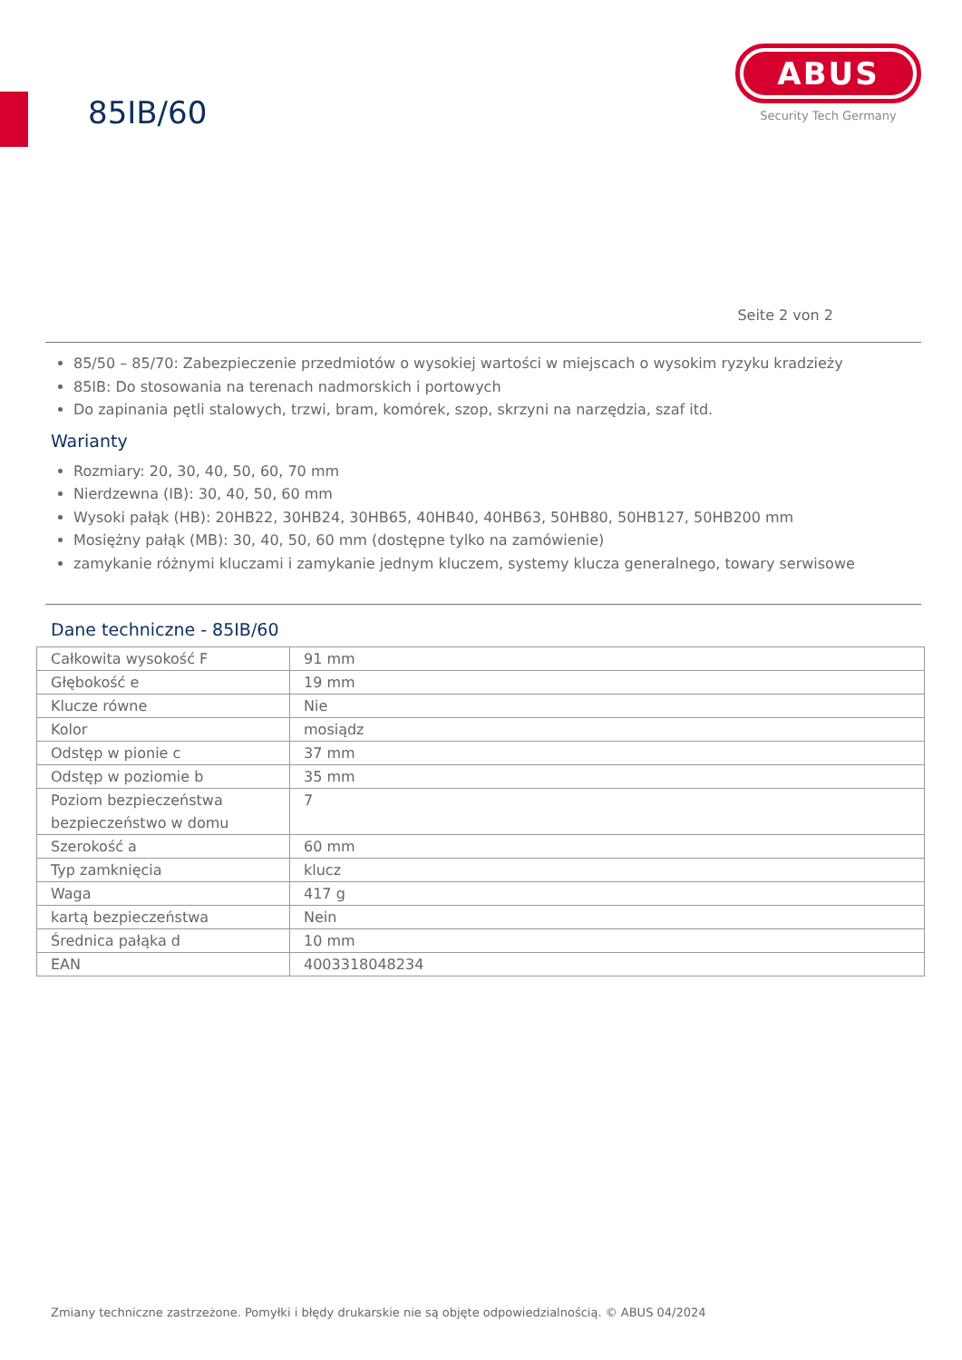85IB/60
ABUS
Security Tech Germany
Seite 2 von 2
85/50 – 85/70: Zabezpieczenie przedmiotów o wysokiej wartości w miejscach o wysokim ryzyku kradzieży
85IB: Do stosowania na terenach nadmorskich i portowych
Do zapinania pętli stalowych, trzwi, bram, komórek, szop, skrzyni na narzędzia, szaf itd.
Warianty
Rozmiary: 20, 30, 40, 50, 60, 70 mm
Nierdzewna (IB): 30, 40, 50, 60 mm
Wysoki pałąk (HB): 20HB22, 30HB24, 30HB65, 40HB40, 40HB63, 50HB80, 50HB127, 50HB200 mm
Mosiężny pałąk (MB): 30, 40, 50, 60 mm (dostępne tylko na zamówienie)
zamykanie różnymi kluczami i zamykanie jednym kluczem, systemy klucza generalnego, towary serwisowe
Dane techniczne - 85IB/60
| Całkowita wysokość F | 91 mm |
| Głębokość e | 19 mm |
| Klucze równe | Nie |
| Kolor | mosiądz |
| Odstęp w pionie c | 37 mm |
| Odstęp w poziomie b | 35 mm |
| Poziom bezpieczeństwa bezpieczeństwo w domu | 7 |
| Szerokość a | 60 mm |
| Typ zamknięcia | klucz |
| Waga | 417 g |
| kartą bezpieczeństwa | Nein |
| Średnica pałąka d | 10 mm |
| EAN | 4003318048234 |
Zmiany techniczne zastrzeżone. Pomyłki i błędy drukarskie nie są objęte odpowiedzialnością. © ABUS 04/2024